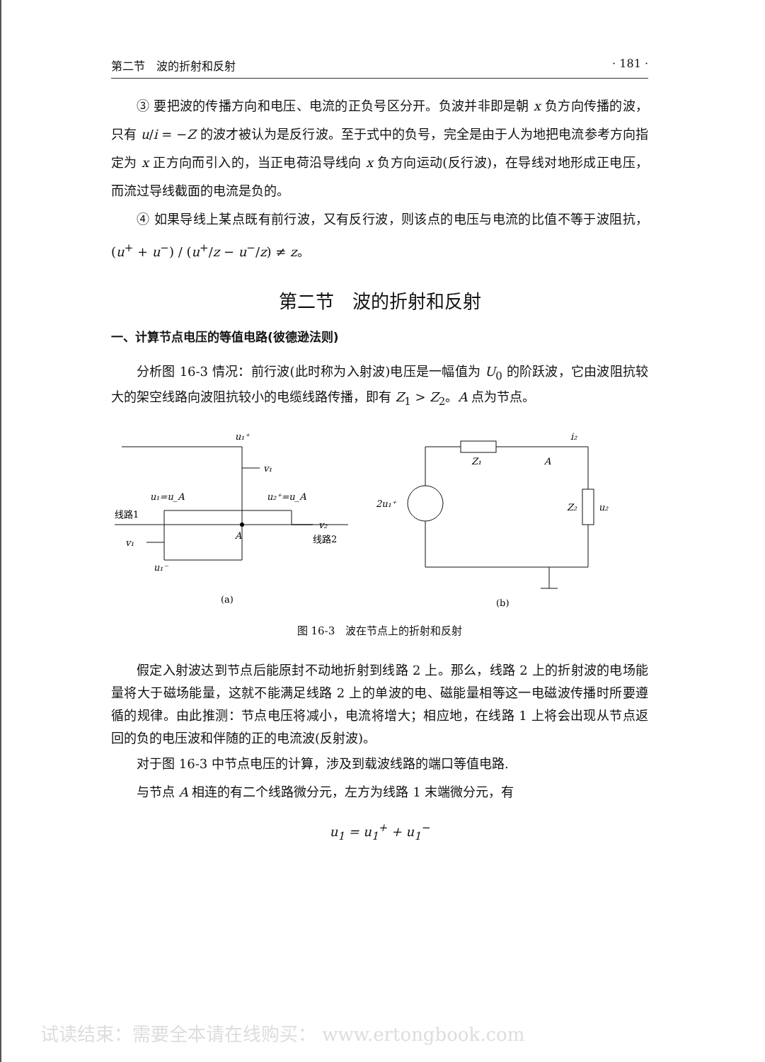第二节　波的折射和反射 · 181 ·
③ 要把波的传播方向和电压、电流的正负号区分开。负波并非即是朝 x 负方向传播的波，只有 u/i = −Z 的波才被认为是反行波。至于式中的负号，完全是由于人为地把电流参考方向指定为 x 正方向而引入的，当正电荷沿导线向 x 负方向运动(反行波)，在导线对地形成正电压，而流过导线截面的电流是负的。
④ 如果导线上某点既有前行波，又有反行波，则该点的电压与电流的比值不等于波阻抗，(u<sup>+</sup> + u<sup>−</sup>) / (u<sup>+</sup>/z − u<sup>−</sup>/z) ≠ z。
第二节　波的折射和反射
一、计算节点电压的等值电路(彼德逊法则)
分析图 16-3 情况：前行波(此时称为入射波)电压是一幅值为 U<sub>0</sub> 的阶跃波，它由波阻抗较大的架空线路向波阻抗较小的电缆线路传播，即有 Z<sub>1</sub> > Z<sub>2</sub>。A 点为节点。
u₁⁺
v₁
u₁=u_A
u₂⁺=u_A
v₂
v₁
A
u₁⁻
线路1
线路2
(a)
Z₁
A
i₂
2u₁⁺
Z₂
u₂
(b)
图 16-3　波在节点上的折射和反射
假定入射波达到节点后能原封不动地折射到线路 2 上。那么，线路 2 上的折射波的电场能量将大于磁场能量，这就不能满足线路 2 上的单波的电、磁能量相等这一电磁波传播时所要遵循的规律。由此推测：节点电压将减小，电流将增大；相应地，在线路 1 上将会出现从节点返回的负的电压波和伴随的正的电流波(反射波)。
对于图 16-3 中节点电压的计算，涉及到载波线路的端口等值电路.
与节点 A 相连的有二个线路微分元，左方为线路 1 末端微分元，有
u<sub>1</sub> = u<sub>1</sub><sup>+</sup> + u<sub>1</sub><sup>−</sup>
试读结束：需要全本请在线购买： www.ertongbook.com